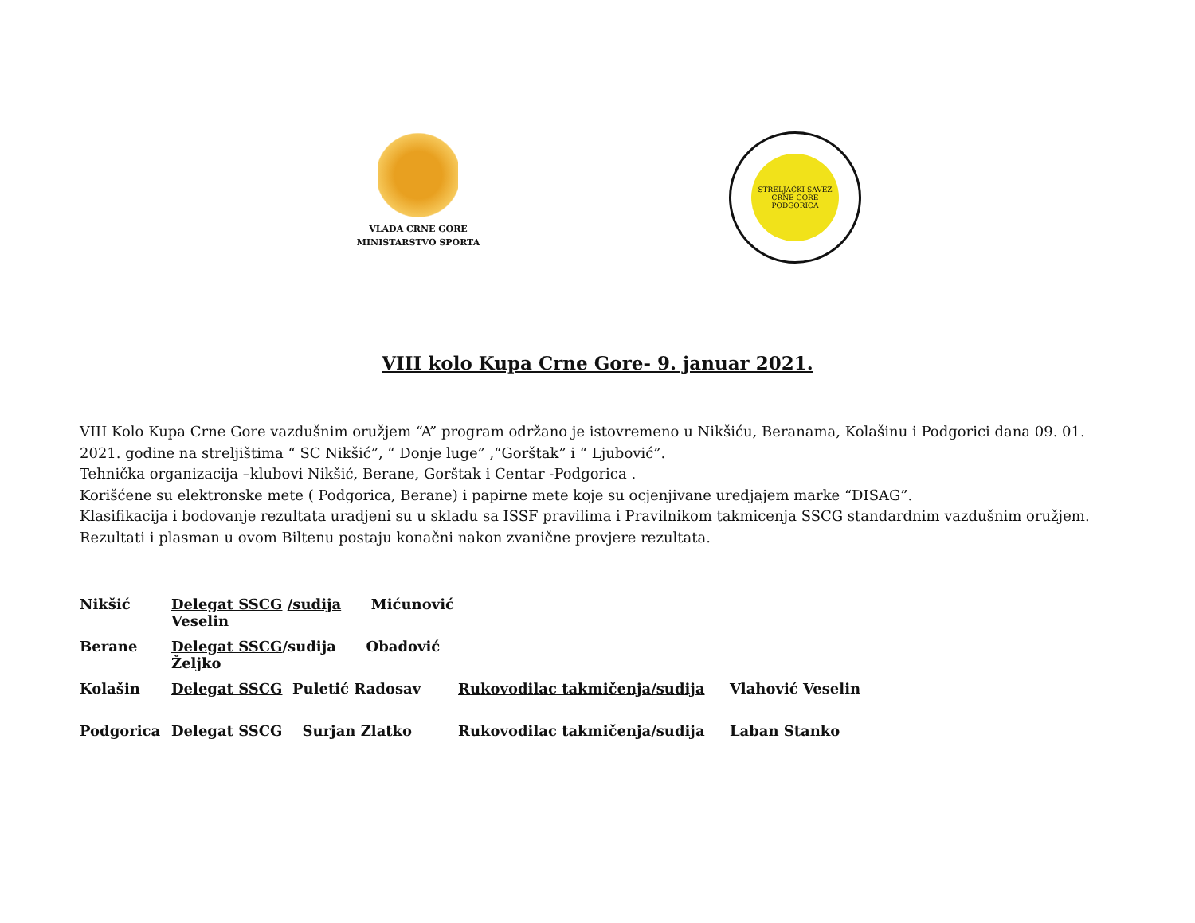VLADA CRNE GORE
MINISTARSTVO SPORTA
STRELJAČKI SAVEZ CRNE GORE
PODGORICA
VIII kolo Kupa Crne Gore- 9. januar 2021.
VIII Kolo Kupa Crne Gore vazdušnim oružjem “A” program održano je istovremeno u Nikšiću, Beranama, Kolašinu i Podgorici dana 09. 01. 2021. godine na streljištima “ SC Nikšić”, “ Donje luge” ,“Gorštak” i “ Ljubović”.
Tehnička organizacija –klubovi Nikšić, Berane, Gorštak i Centar -Podgorica .
Korišćene su elektronske mete ( Podgorica, Berane) i papirne mete koje su ocjenjivane uredjajem marke “DISAG”.
Klasifikacija i bodovanje rezultata uradjeni su u skladu sa ISSF pravilima i Pravilnikom takmicenja SSCG standardnim vazdušnim oružjem. Rezultati i plasman u ovom Biltenu postaju konačni nakon zvanične provjere rezultata.
Nikšić Delegat SSCG /sudija Mićunović Veselin
Berane Delegat SSCG/sudija Obadović Željko
Kolašin Delegat SSCG Puletić Radosav Rukovodilac takmičenja/sudija Vlahović Veselin
Podgorica Delegat SSCG Surjan Zlatko Rukovodilac takmičenja/sudija Laban Stanko